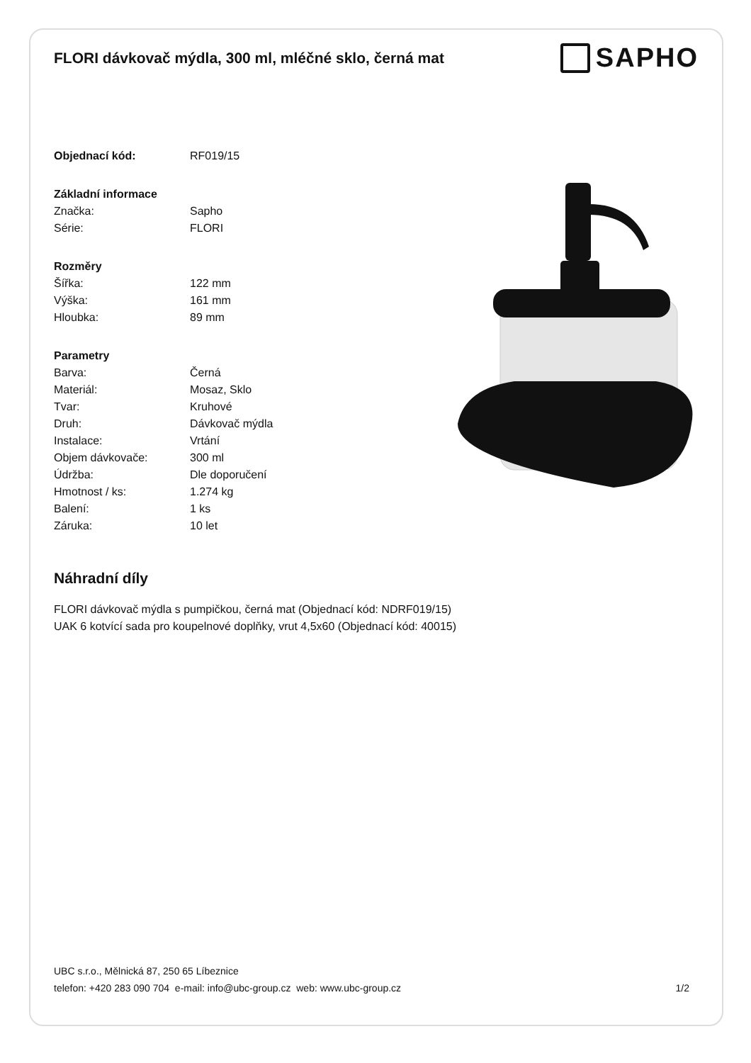FLORI dávkovač mýdla, 300 ml, mléčné sklo, černá mat
SAPHO
| Objednací kód: | RF019/15 |
| Základní informace | |
| Značka: | Sapho |
| Série: | FLORI |
| Rozměry | |
| Šířka: | 122 mm |
| Výška: | 161 mm |
| Hloubka: | 89 mm |
| Parametry | |
| Barva: | Černá |
| Materiál: | Mosaz, Sklo |
| Tvar: | Kruhové |
| Druh: | Dávkovač mýdla |
| Instalace: | Vrtání |
| Objem dávkovače: | 300 ml |
| Údržba: | Dle doporučení |
| Hmotnost / ks: | 1.274 kg |
| Balení: | 1 ks |
| Záruka: | 10 let |
Náhradní díly
FLORI dávkovač mýdla s pumpičkou, černá mat (Objednací kód: NDRF019/15)
UAK 6 kotvící sada pro koupelnové doplňky, vrut 4,5x60 (Objednací kód: 40015)
UBC s.r.o., Mělnická 87, 250 65 Líbeznice
telefon: +420 283 090 704 e-mail: info@ubc-group.cz web: www.ubc-group.cz 1/2